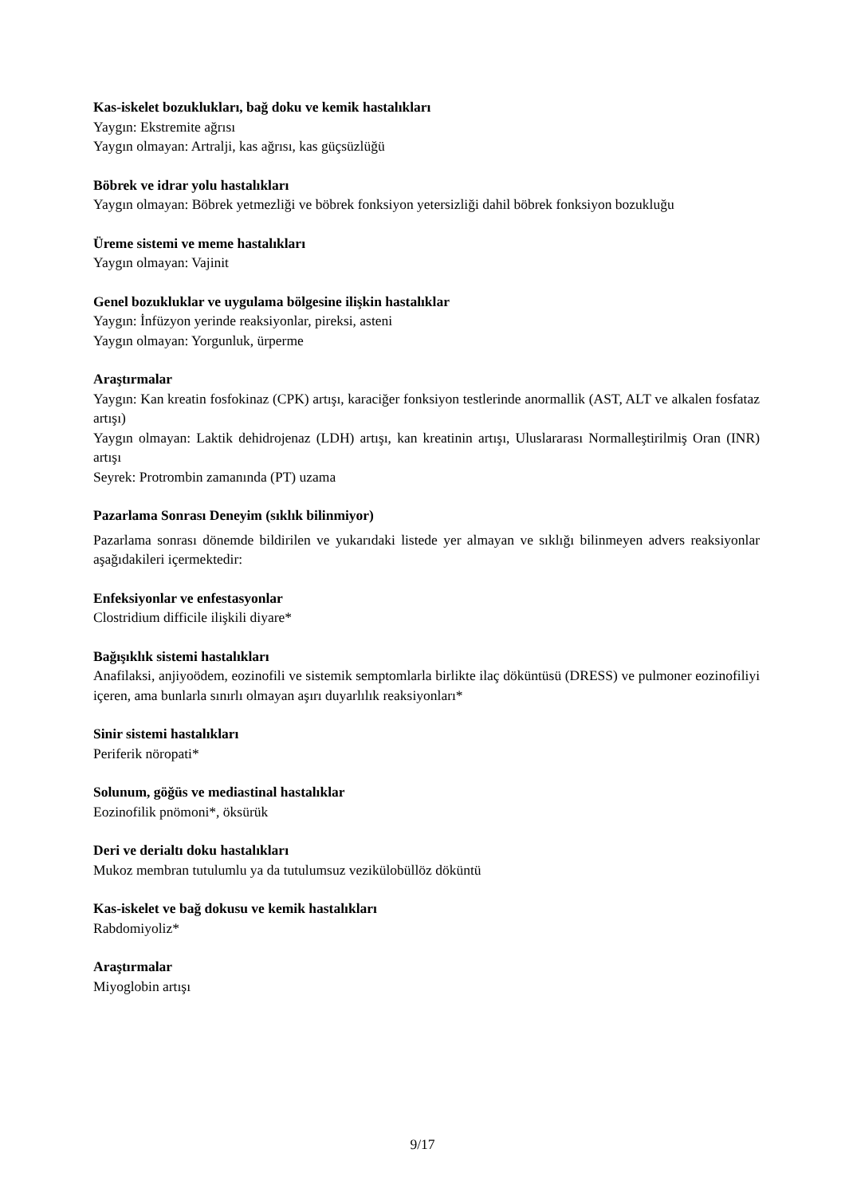Kas-iskelet bozuklukları, bağ doku ve kemik hastalıkları
Yaygın: Ekstremite ağrısı
Yaygın olmayan: Artralji, kas ağrısı, kas güçsüzlüğü
Böbrek ve idrar yolu hastalıkları
Yaygın olmayan: Böbrek yetmezliği ve böbrek fonksiyon yetersizliği dahil böbrek fonksiyon bozukluğu
Üreme sistemi ve meme hastalıkları
Yaygın olmayan: Vajinit
Genel bozukluklar ve uygulama bölgesine ilişkin hastalıklar
Yaygın: İnfüzyon yerinde reaksiyonlar, pireksi, asteni
Yaygın olmayan: Yorgunluk, ürperme
Araştırmalar
Yaygın: Kan kreatin fosfokinaz (CPK) artışı, karaciğer fonksiyon testlerinde anormallik (AST, ALT ve alkalen fosfataz artışı)
Yaygın olmayan: Laktik dehidrojenaz (LDH) artışı, kan kreatinin artışı, Uluslararası Normalleştirilmiş Oran (INR) artışı
Seyrek: Protrombin zamanında (PT) uzama
Pazarlama Sonrası Deneyim (sıklık bilinmiyor)
Pazarlama sonrası dönemde bildirilen ve yukarıdaki listede yer almayan ve sıklığı bilinmeyen advers reaksiyonlar aşağıdakileri içermektedir:
Enfeksiyonlar ve enfestasyonlar
Clostridium difficile ilişkili diyare*
Bağışıklık sistemi hastalıkları
Anafilaksi, anjiyoödem, eozinofili ve sistemik semptomlarla birlikte ilaç döküntüsü (DRESS) ve pulmoner eozinofiliyi içeren, ama bunlarla sınırlı olmayan aşırı duyarlılık reaksiyonları*
Sinir sistemi hastalıkları
Periferik nöropati*
Solunum, göğüs ve mediastinal hastalıklar
Eozinofilik pnömoni*, öksürük
Deri ve derialtı doku hastalıkları
Mukoz membran tutulumlu ya da tutulumsuz vezikülobüllöz döküntü
Kas-iskelet ve bağ dokusu ve kemik hastalıkları
Rabdomiyoliz*
Araştırmalar
Miyoglobin artışı
9/17